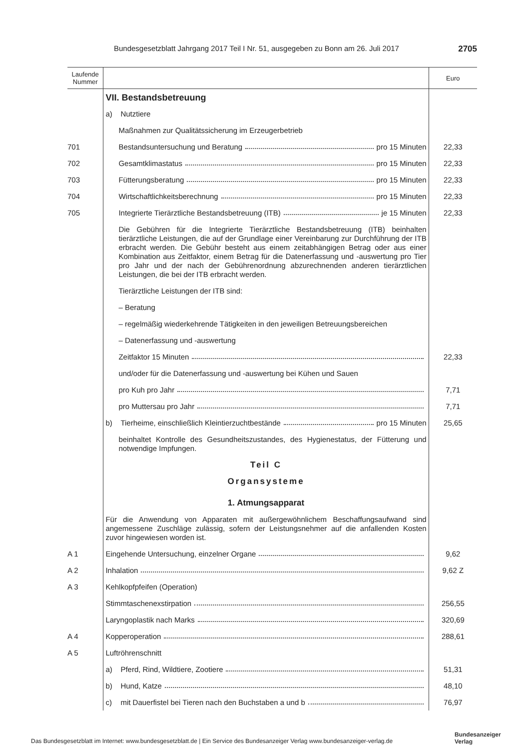Bundesgesetzblatt Jahrgang 2017 Teil I Nr. 51, ausgegeben zu Bonn am 26. Juli 2017 2705
| Laufende Nummer | | Euro |
| --- | --- | --- |
| | VII. Bestandsbetreuung | |
| | a) Nutztiere | |
| | Maßnahmen zur Qualitätssicherung im Erzeugerbetrieb | |
| 701 | Bestandsuntersuchung und Beratung pro 15 Minuten | 22,33 |
| 702 | Gesamtklimastatus pro 15 Minuten | 22,33 |
| 703 | Fütterungsberatung pro 15 Minuten | 22,33 |
| 704 | Wirtschaftlichkeitsberechnung pro 15 Minuten | 22,33 |
| 705 | Integrierte Tierärztliche Bestandsbetreuung (ITB) je 15 Minuten | 22,33 |
| | Die Gebühren für die Integrierte Tierärztliche Bestandsbetreuung (ITB) beinhalten tierärztliche Leistungen, die auf der Grundlage einer Vereinbarung zur Durchführung der ITB erbracht werden. Die Gebühr besteht aus einem zeitabhängigen Betrag oder aus einer Kombination aus Zeitfaktor, einem Betrag für die Datenerfassung und -auswertung pro Tier pro Jahr und der nach der Gebührenordnung abzurechnenden anderen tierärztlichen Leistungen, die bei der ITB erbracht werden. | |
| | Tierärztliche Leistungen der ITB sind: | |
| | – Beratung | |
| | – regelmäßig wiederkehrende Tätigkeiten in den jeweiligen Betreuungsbereichen | |
| | – Datenerfassung und -auswertung | |
| | Zeitfaktor 15 Minuten | 22,33 |
| | und/oder für die Datenerfassung und -auswertung bei Kühen und Sauen | |
| | pro Kuh pro Jahr | 7,71 |
| | pro Muttersau pro Jahr | 7,71 |
| | b) Tierheime, einschließlich Kleintierzuchtbestände pro 15 Minuten | 25,65 |
| | beinhaltet Kontrolle des Gesundheitszustandes, des Hygienestatus, der Fütterung und notwendige Impfungen. | |
| | Teil C | |
| | Organsysteme | |
| | 1. Atmungsapparat | |
| | Für die Anwendung von Apparaten mit außergewöhnlichem Beschaffungsaufwand sind angemessene Zuschläge zulässig, sofern der Leistungsnehmer auf die anfallenden Kosten zuvor hingewiesen worden ist. | |
| A 1 | Eingehende Untersuchung, einzelner Organe | 9,62 |
| A 2 | Inhalation | 9,62 Z |
| A 3 | Kehlkopfpfeifen (Operation) | |
| | Stimmtaschenexstirpation | 256,55 |
| | Laryngoplastik nach Marks | 320,69 |
| A 4 | Kopperoperation | 288,61 |
| A 5 | Luftröhrenschnitt | |
| | a) Pferd, Rind, Wildtiere, Zootiere | 51,31 |
| | b) Hund, Katze | 48,10 |
| | c) mit Dauerfistel bei Tieren nach den Buchstaben a und b | 76,97 |
Das Bundesgesetzblatt im Internet: www.bundesgesetzblatt.de | Ein Service des Bundesanzeiger Verlag www.bundesanzeiger-verlag.de
Bundesanzeiger
Verlag